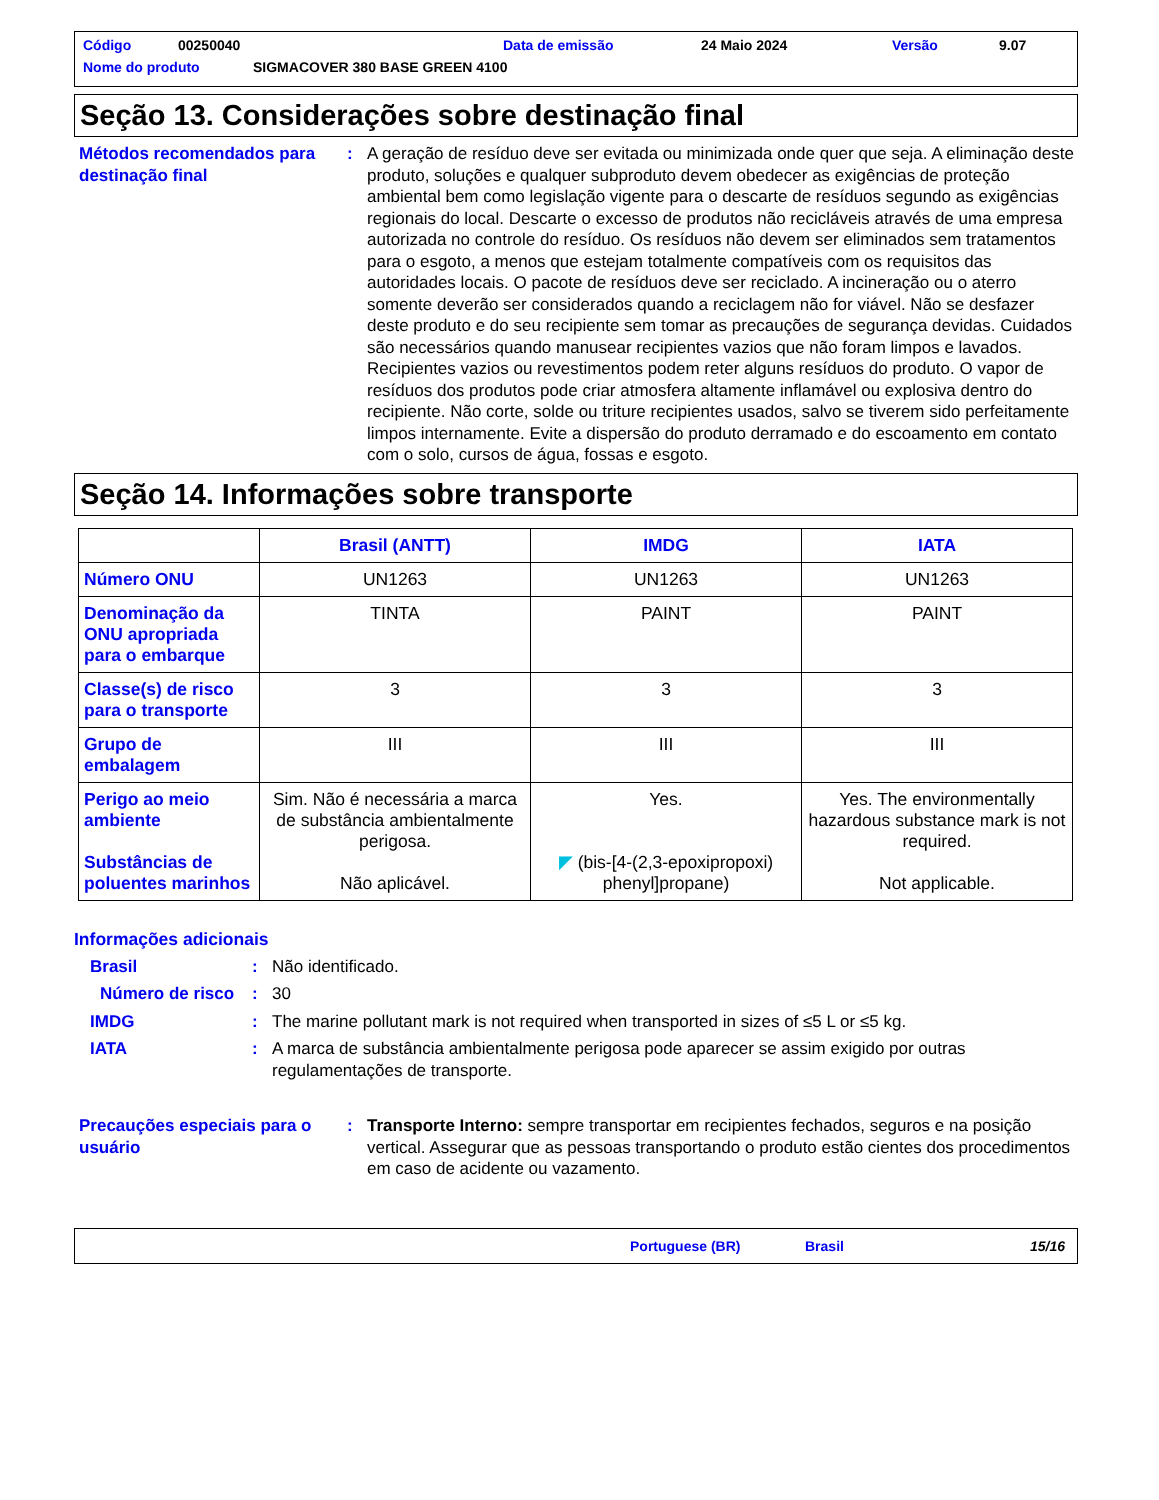Código 00250040 Data de emissão 24 Maio 2024 Versão 9.07
Nome do produto SIGMACOVER 380 BASE GREEN 4100
Seção 13. Considerações sobre destinação final
Métodos recomendados para destinação final
: A geração de resíduo deve ser evitada ou minimizada onde quer que seja. A eliminação deste produto, soluções e qualquer subproduto devem obedecer as exigências de proteção ambiental bem como legislação vigente para o descarte de resíduos segundo as exigências regionais do local. Descarte o excesso de produtos não recicláveis através de uma empresa autorizada no controle do resíduo. Os resíduos não devem ser eliminados sem tratamentos para o esgoto, a menos que estejam totalmente compatíveis com os requisitos das autoridades locais. O pacote de resíduos deve ser reciclado. A incineração ou o aterro somente deverão ser considerados quando a reciclagem não for viável. Não se desfazer deste produto e do seu recipiente sem tomar as precauções de segurança devidas. Cuidados são necessários quando manusear recipientes vazios que não foram limpos e lavados. Recipientes vazios ou revestimentos podem reter alguns resíduos do produto. O vapor de resíduos dos produtos pode criar atmosfera altamente inflamável ou explosiva dentro do recipiente. Não corte, solde ou triture recipientes usados, salvo se tiverem sido perfeitamente limpos internamente. Evite a dispersão do produto derramado e do escoamento em contato com o solo, cursos de água, fossas e esgoto.
Seção 14. Informações sobre transporte
| | Brasil (ANTT) | IMDG | IATA |
| --- | --- | --- | --- |
| Número ONU | UN1263 | UN1263 | UN1263 |
| Denominação da ONU apropriada para o embarque | TINTA | PAINT | PAINT |
| Classe(s) de risco para o transporte | 3 | 3 | 3 |
| Grupo de embalagem | III | III | III |
| Perigo ao meio ambiente Substâncias de poluentes marinhos | Sim. Não é necessária a marca de substância ambientalmente perigosa. Não aplicável. | Yes. ◤ (bis-[4-(2,3-epoxipropoxi) phenyl]propane) | Yes. The environmentally hazardous substance mark is not required. Not applicable. |
Informações adicionais
Brasil : Não identificado.
Número de risco
: 30
IMDG : The marine pollutant mark is not required when transported in sizes of ≤5 L or ≤5 kg.
IATA : A marca de substância ambientalmente perigosa pode aparecer se assim exigido por outras regulamentações de transporte.
Precauções especiais para o usuário
: Transporte Interno: sempre transportar em recipientes fechados, seguros e na posição vertical. Assegurar que as pessoas transportando o produto estão cientes dos procedimentos em caso de acidente ou vazamento.
Portuguese (BR) Brasil 15/16